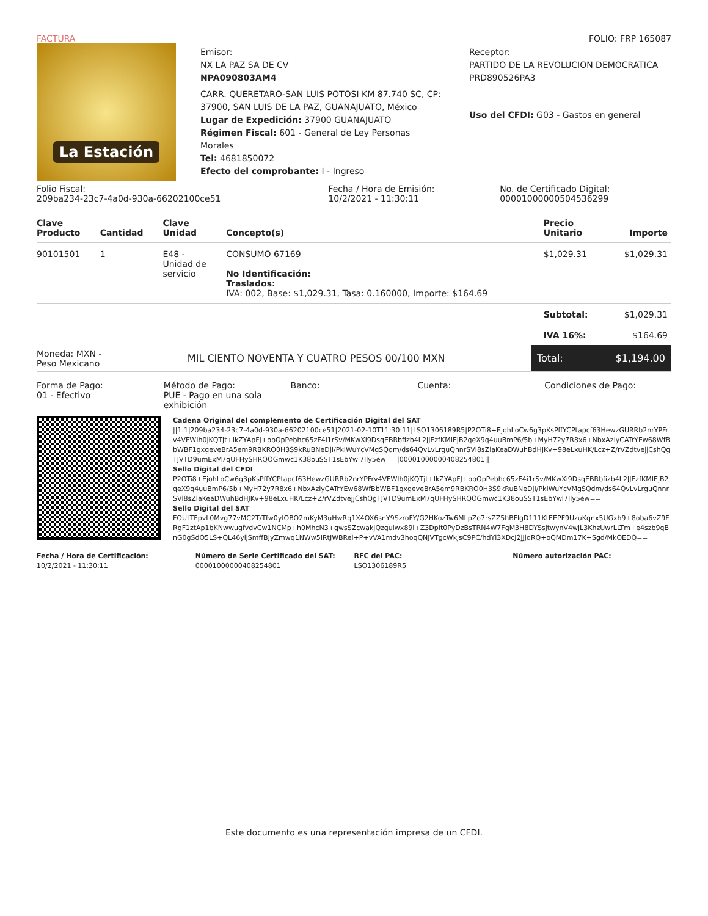FACTURA FOLIO: FRP 165087
La Estación
Emisor:
NX LA PAZ SA DE CV
NPA090803AM4
CARR. QUERETARO-SAN LUIS POTOSI KM 87.740 SC, CP: 37900, SAN LUIS DE LA PAZ, GUANAJUATO, México
Lugar de Expedición: 37900 GUANAJUATO
Régimen Fiscal: 601 - General de Ley Personas Morales
Tel: 4681850072
Efecto del comprobante: I - Ingreso
Receptor:
PARTIDO DE LA REVOLUCION DEMOCRATICA
PRD890526PA3
Uso del CFDI: G03 - Gastos en general
Folio Fiscal:
209ba234-23c7-4a0d-930a-66202100ce51
Fecha / Hora de Emisión:
10/2/2021 - 11:30:11
No. de Certificado Digital:
00001000000504536299
| Clave Producto | Cantidad | Clave Unidad | Concepto(s) | Precio Unitario | Importe |
| --- | --- | --- | --- | --- | --- |
| 90101501 | 1 | E48 - Unidad de servicio | CONSUMO 67169 No Identificación: Traslados: IVA: 002, Base: $1,029.31, Tasa: 0.160000, Importe: $164.69 | $1,029.31 | $1,029.31 |
| | | | | Subtotal: | $1,029.31 |
| | | | | IVA 16%: | $164.69 |
Moneda: MXN -
Peso Mexicano
MIL CIENTO NOVENTA Y CUATRO PESOS 00/100 MXN
Total: $1,194.00
Forma de Pago:
01 - Efectivo
Método de Pago:
PUE - Pago en una sola exhibición
Banco: Cuenta: Condiciones de Pago:
Cadena Original del complemento de Certificación Digital del SAT
||1.1|209ba234-23c7-4a0d-930a-66202100ce51|2021-02-10T11:30:11|LSO1306189R5|P2OTi8+EjohLoCw6g3pKsPffYCPtapcf63HewzGURRb2nrYPFrv4VFWIh0jKQTjt+IkZYApFJ+ppOpPebhc65zF4i1rSv/MKwXi9DsqEBRbfizb4L2JJEzfKMIEjB2qeX9q4uuBmP6/5b+MyH72y7R8x6+NbxAzlyCATrYEw68WfBbWBF1gxgeveBrA5em9RBKRO0H3S9kRuBNeDjI/PkIWuYcVMgSQdm/ds64QvLvLrguQnnrSVl8sZlaKeaDWuhBdHJKv+98eLxuHK/Lcz+Z/rVZdtvejjCshQgTJVTD9umExM7qUFHySHRQOGmwc1K38ouSST1sEbYwl7Ily5ew==|00001000000408254801||
Sello Digital del CFDI
P2OTi8+EjohLoCw6g3pKsPffYCPtapcf63HewzGURRb2nrYPFrv4VFWIh0jKQTjt+IkZYApFJ+ppOpPebhc65zF4i1rSv/MKwXi9DsqEBRbfizb4L2JJEzfKMIEjB2qeX9q4uuBmP6/5b+MyH72y7R8x6+NbxAzlyCATrYEw68WfBbWBF1gxgeveBrA5em9RBKRO0H3S9kRuBNeDjI/PkIWuYcVMgSQdm/ds64QvLvLrguQnnrSVl8sZlaKeaDWuhBdHJKv+98eLxuHK/Lcz+Z/rVZdtvejjCshQgTJVTD9umExM7qUFHySHRQOGmwc1K38ouSST1sEbYwl7Ily5ew==
Sello Digital del SAT
FOULTFpvL0Mvg77vMC2T/Tfw0yIOBO2mKyM3uHwRq1X4OX6snY9SzroFY/G2HKozTw6MLpZo7rsZZ5hBFlgD111KtEEPF9UzuKqnx5UGxh9+8oba6vZ9FRgF1ztAp1bKNwwugfvdvCw1NCMp+h0MhcN3+qwsSZcwakjQzqulwx89I+Z3Dpit0PyDzBsTRN4W7FqM3H8DYSsjtwynV4wjL3KhzUwrLLTm+e4szb9qBnG0gSdO5LS+QL46yijSmffBJyZmwq1NWw5IRtJWBRei+P+vVA1mdv3hoqQNJVTgcWkjsC9PC/hdYl3XDcJ2jJjqRQ+oQMDm17K+Sgd/MkOEDQ==
Fecha / Hora de Certificación:
10/2/2021 - 11:30:11
Número de Serie Certificado del SAT:
00001000000408254801
RFC del PAC:
LSO1306189R5
Número autorización PAC:
Este documento es una representación impresa de un CFDI.